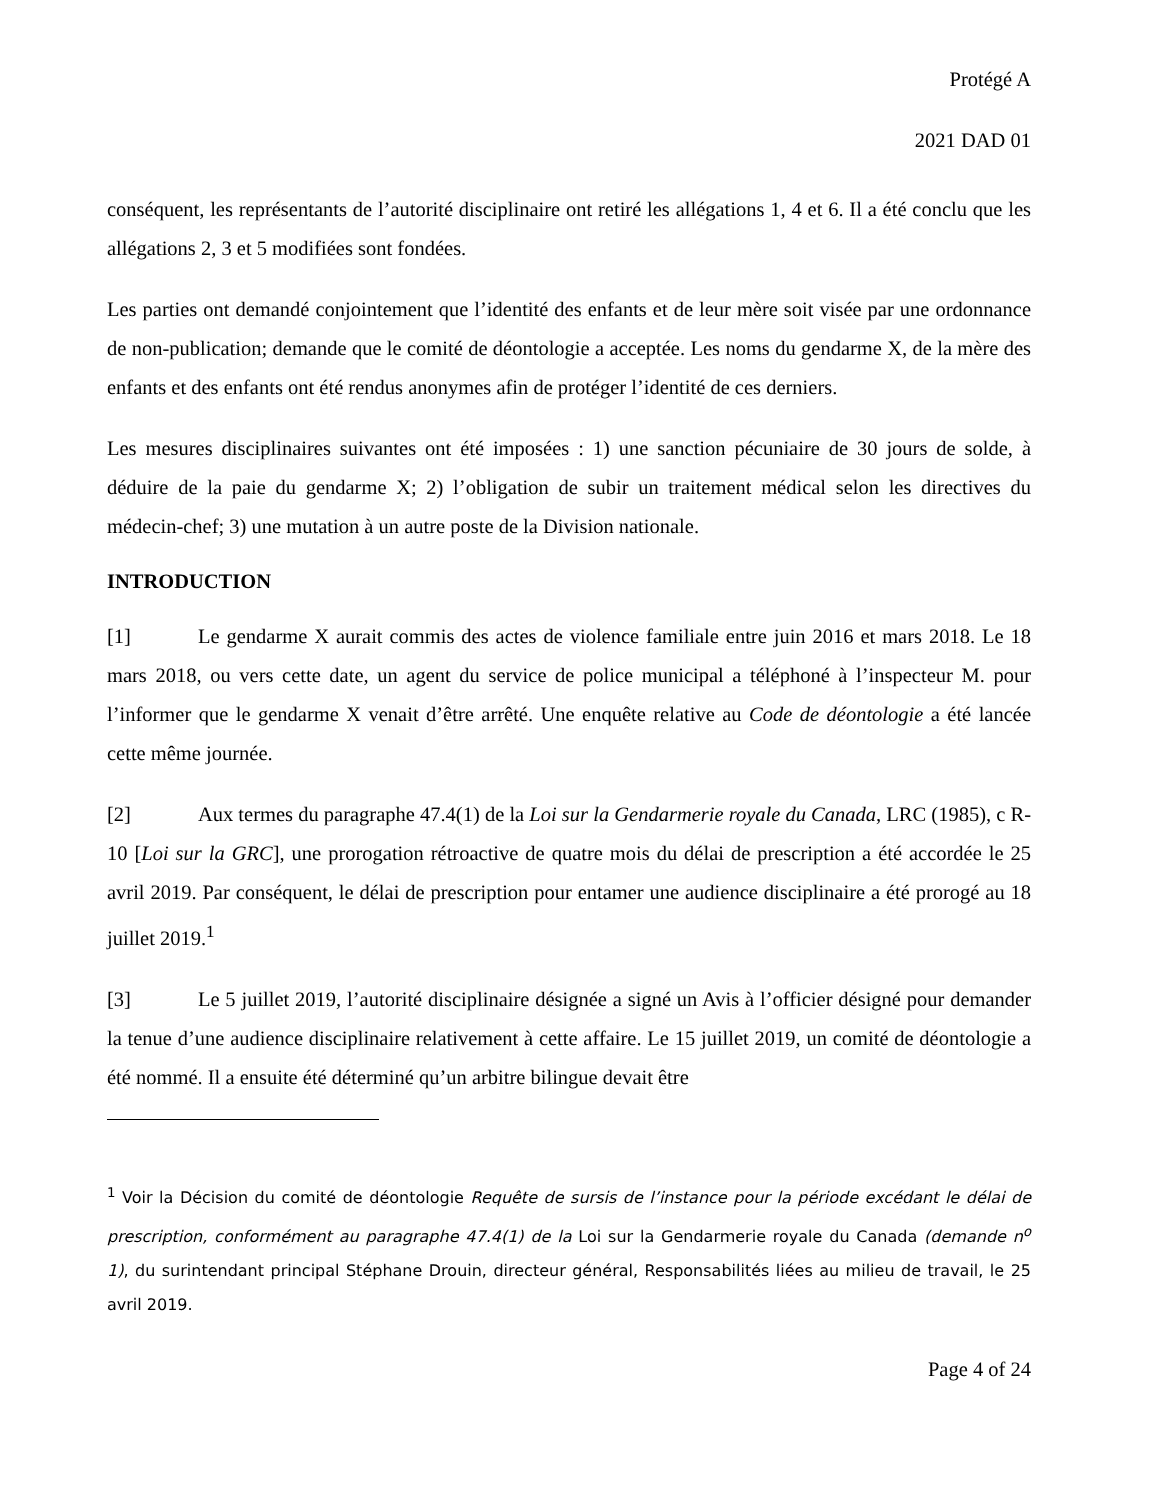Protégé A
2021 DAD 01
conséquent, les représentants de l’autorité disciplinaire ont retiré les allégations 1, 4 et 6. Il a été conclu que les allégations 2, 3 et 5 modifiées sont fondées.
Les parties ont demandé conjointement que l’identité des enfants et de leur mère soit visée par une ordonnance de non-publication; demande que le comité de déontologie a acceptée. Les noms du gendarme X, de la mère des enfants et des enfants ont été rendus anonymes afin de protéger l’identité de ces derniers.
Les mesures disciplinaires suivantes ont été imposées : 1) une sanction pécuniaire de 30 jours de solde, à déduire de la paie du gendarme X; 2) l’obligation de subir un traitement médical selon les directives du médecin-chef; 3) une mutation à un autre poste de la Division nationale.
INTRODUCTION
[1] Le gendarme X aurait commis des actes de violence familiale entre juin 2016 et mars 2018. Le 18 mars 2018, ou vers cette date, un agent du service de police municipal a téléphoné à l’inspecteur M. pour l’informer que le gendarme X venait d’être arrêté. Une enquête relative au Code de déontologie a été lancée cette même journée.
[2] Aux termes du paragraphe 47.4(1) de la Loi sur la Gendarmerie royale du Canada, LRC (1985), c R-10 [Loi sur la GRC], une prorogation rétroactive de quatre mois du délai de prescription a été accordée le 25 avril 2019. Par conséquent, le délai de prescription pour entamer une audience disciplinaire a été prorogé au 18 juillet 2019.<sup>1</sup>
[3] Le 5 juillet 2019, l’autorité disciplinaire désignée a signé un Avis à l’officier désigné pour demander la tenue d’une audience disciplinaire relativement à cette affaire. Le 15 juillet 2019, un comité de déontologie a été nommé. Il a ensuite été déterminé qu’un arbitre bilingue devait être
<sup>1</sup> Voir la Décision du comité de déontologie Requête de sursis de l’instance pour la période excédant le délai de prescription, conformément au paragraphe 47.4(1) de la Loi sur la Gendarmerie royale du Canada (demande n<sup>o</sup> 1), du surintendant principal Stéphane Drouin, directeur général, Responsabilités liées au milieu de travail, le 25 avril 2019.
Page 4 of 24